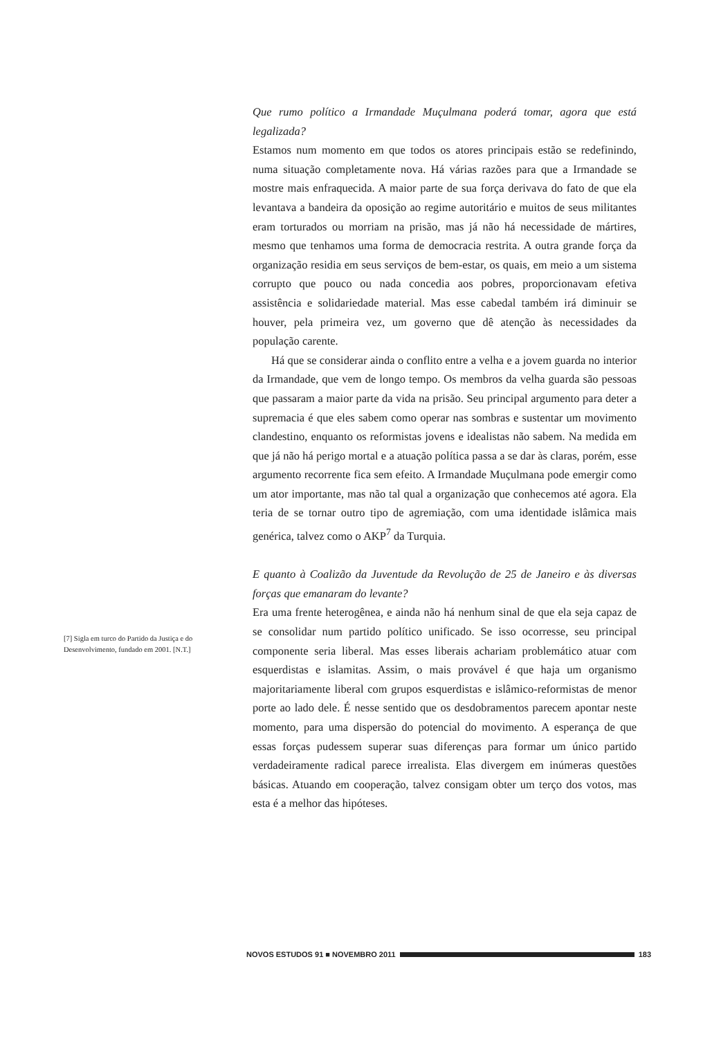Que rumo político a Irmandade Muçulmana poderá tomar, agora que está legalizada?
Estamos num momento em que todos os atores principais estão se redefinindo, numa situação completamente nova. Há várias razões para que a Irmandade se mostre mais enfraquecida. A maior parte de sua força derivava do fato de que ela levantava a bandeira da oposição ao regime autoritário e muitos de seus militantes eram torturados ou morriam na prisão, mas já não há necessidade de mártires, mesmo que tenhamos uma forma de democracia restrita. A outra grande força da organização residia em seus serviços de bem-estar, os quais, em meio a um sistema corrupto que pouco ou nada concedia aos pobres, proporcionavam efetiva assistência e solidariedade material. Mas esse cabedal também irá diminuir se houver, pela primeira vez, um governo que dê atenção às necessidades da população carente.
Há que se considerar ainda o conflito entre a velha e a jovem guarda no interior da Irmandade, que vem de longo tempo. Os membros da velha guarda são pessoas que passaram a maior parte da vida na prisão. Seu principal argumento para deter a supremacia é que eles sabem como operar nas sombras e sustentar um movimento clandestino, enquanto os reformistas jovens e idealistas não sabem. Na medida em que já não há perigo mortal e a atuação política passa a se dar às claras, porém, esse argumento recorrente fica sem efeito. A Irmandade Muçulmana pode emergir como um ator importante, mas não tal qual a organização que conhecemos até agora. Ela teria de se tornar outro tipo de agremiação, com uma identidade islâmica mais genérica, talvez como o AKP<sup>7</sup> da Turquia.
E quanto à Coalizão da Juventude da Revolução de 25 de Janeiro e às diversas forças que emanaram do levante?
Era uma frente heterogênea, e ainda não há nenhum sinal de que ela seja capaz de se consolidar num partido político unificado. Se isso ocorresse, seu principal componente seria liberal. Mas esses liberais achariam problemático atuar com esquerdistas e islamitas. Assim, o mais provável é que haja um organismo majoritariamente liberal com grupos esquerdistas e islâmico-reformistas de menor porte ao lado dele. É nesse sentido que os desdobramentos parecem apontar neste momento, para uma dispersão do potencial do movimento. A esperança de que essas forças pudessem superar suas diferenças para formar um único partido verdadeiramente radical parece irrealista. Elas divergem em inúmeras questões básicas. Atuando em cooperação, talvez consigam obter um terço dos votos, mas esta é a melhor das hipóteses.
[7] Sigla em turco do Partido da Justiça e do Desenvolvimento, fundado em 2001. [N.T.]
NOVOS ESTUDOS 91 ■ NOVEMBRO 2011 183